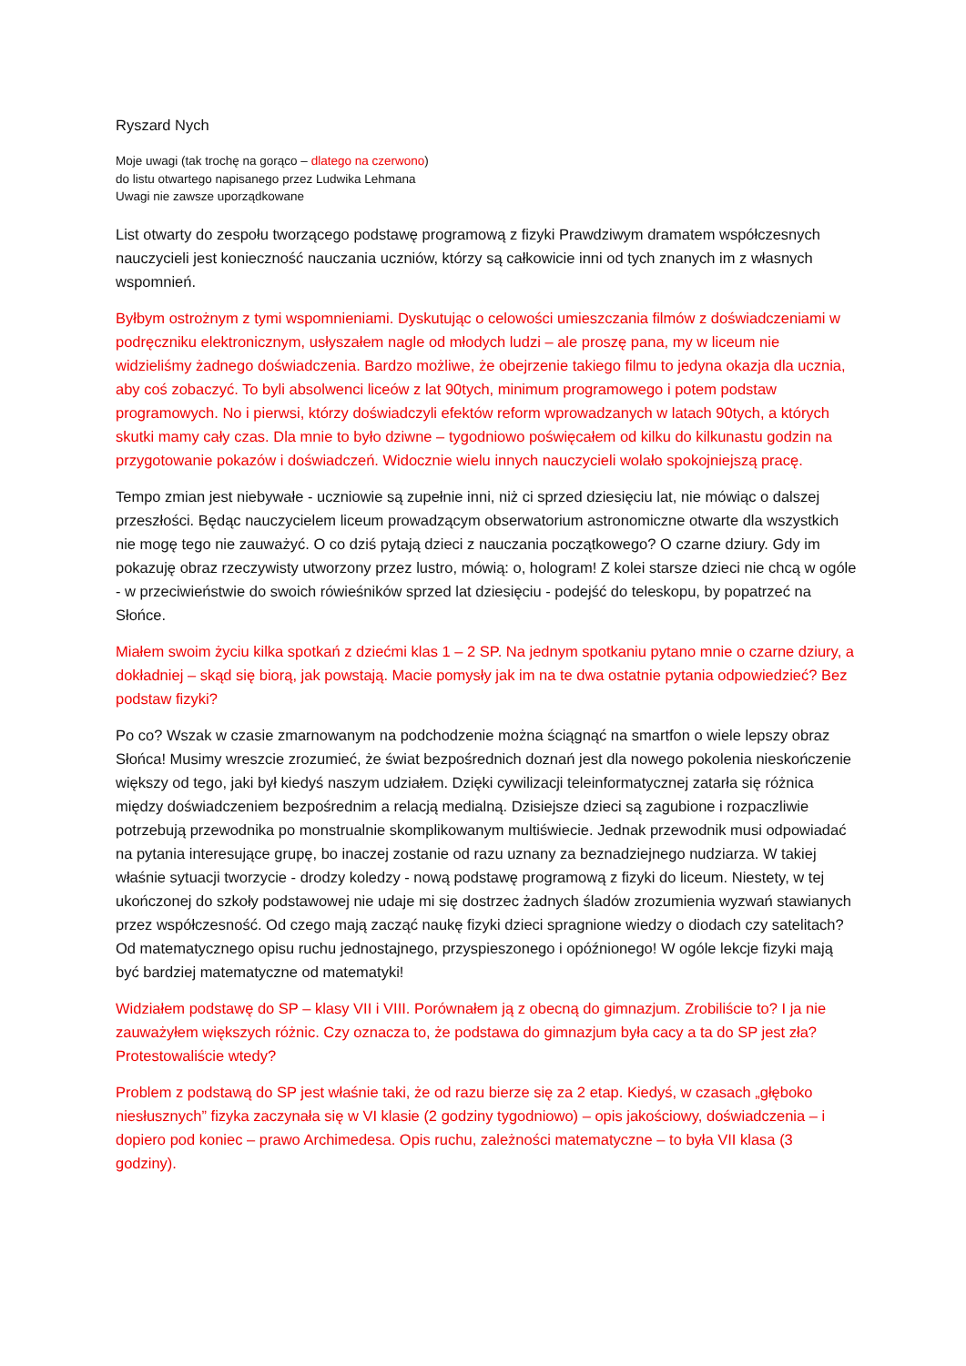Ryszard Nych
Moje uwagi (tak trochę na gorąco – dlatego na czerwono)
do listu otwartego napisanego przez Ludwika Lehmana
Uwagi nie zawsze uporządkowane
List otwarty do zespołu tworzącego podstawę programową z fizyki Prawdziwym dramatem współczesnych nauczycieli jest konieczność nauczania uczniów, którzy są całkowicie inni od tych znanych im z własnych wspomnień.
Byłbym ostrożnym z tymi wspomnieniami. Dyskutując o celowości umieszczania filmów z doświadczeniami w podręczniku elektronicznym, usłyszałem nagle od młodych ludzi – ale proszę pana, my w liceum nie widzieliśmy żadnego doświadczenia. Bardzo możliwe, że obejrzenie takiego filmu to jedyna okazja dla ucznia, aby coś zobaczyć. To byli absolwenci liceów z lat 90tych, minimum programowego i potem podstaw programowych. No i pierwsi, którzy doświadczyli efektów reform wprowadzanych w latach 90tych, a których skutki mamy cały czas. Dla mnie to było dziwne – tygodniowo poświęcałem od kilku do kilkunastu godzin na przygotowanie pokazów i doświadczeń. Widocznie wielu innych nauczycieli wolało spokojniejszą pracę.
Tempo zmian jest niebywałe - uczniowie są zupełnie inni, niż ci sprzed dziesięciu lat, nie mówiąc o dalszej przeszłości. Będąc nauczycielem liceum prowadzącym obserwatorium astronomiczne otwarte dla wszystkich nie mogę tego nie zauważyć. O co dziś pytają dzieci z nauczania początkowego? O czarne dziury. Gdy im pokazuję obraz rzeczywisty utworzony przez lustro, mówią: o, hologram! Z kolei starsze dzieci nie chcą w ogóle - w przeciwieństwie do swoich rówieśników sprzed lat dziesięciu - podejść do teleskopu, by popatrzeć na Słońce.
Miałem swoim życiu kilka spotkań z dziećmi klas 1 – 2 SP. Na jednym spotkaniu pytano mnie o czarne dziury, a dokładniej – skąd się biorą, jak powstają. Macie pomysły jak im na te dwa ostatnie pytania odpowiedzieć? Bez podstaw fizyki?
Po co? Wszak w czasie zmarnowanym na podchodzenie można ściągnąć na smartfon o wiele lepszy obraz Słońca! Musimy wreszcie zrozumieć, że świat bezpośrednich doznań jest dla nowego pokolenia nieskończenie większy od tego, jaki był kiedyś naszym udziałem. Dzięki cywilizacji teleinformatycznej zatarła się różnica między doświadczeniem bezpośrednim a relacją medialną. Dzisiejsze dzieci są zagubione i rozpaczliwie potrzebują przewodnika po monstrualnie skomplikowanym multiświecie. Jednak przewodnik musi odpowiadać na pytania interesujące grupę, bo inaczej zostanie od razu uznany za beznadziejnego nudziarza. W takiej właśnie sytuacji tworzycie - drodzy koledzy - nową podstawę programową z fizyki do liceum. Niestety, w tej ukończonej do szkoły podstawowej nie udaje mi się dostrzec żadnych śladów zrozumienia wyzwań stawianych przez współczesność. Od czego mają zacząć naukę fizyki dzieci spragnione wiedzy o diodach czy satelitach? Od matematycznego opisu ruchu jednostajnego, przyspieszonego i opóźnionego! W ogóle lekcje fizyki mają być bardziej matematyczne od matematyki!
Widziałem podstawę do SP – klasy VII i VIII. Porównałem ją z obecną do gimnazjum. Zrobiliście to? I ja nie zauważyłem większych różnic. Czy oznacza to, że podstawa do gimnazjum była cacy a ta do SP jest zła? Protestowaliście wtedy?
Problem z podstawą do SP jest właśnie taki, że od razu bierze się za 2 etap. Kiedyś, w czasach „głęboko niesłusznych” fizyka zaczynała się w VI klasie (2 godziny tygodniowo) – opis jakościowy, doświadczenia – i dopiero pod koniec – prawo Archimedesa. Opis ruchu, zależności matematyczne – to była VII klasa (3 godziny).